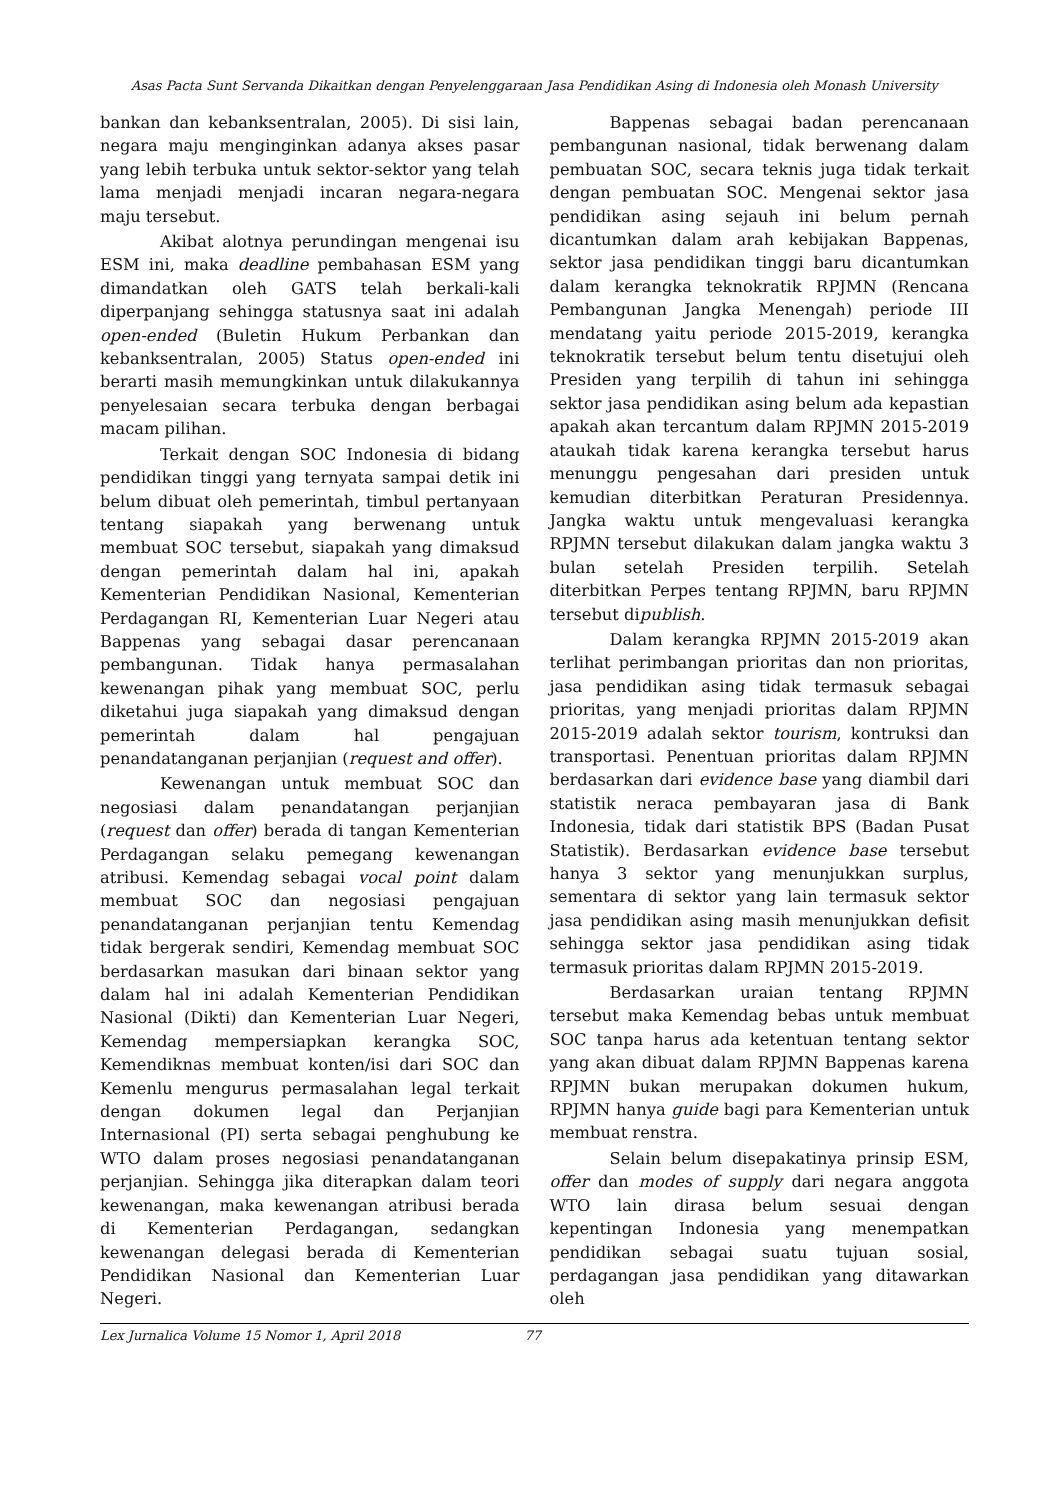Asas Pacta Sunt Servanda Dikaitkan dengan Penyelenggaraan Jasa Pendidikan Asing di Indonesia oleh Monash University
bankan dan kebanksentralan, 2005). Di sisi lain, negara maju menginginkan adanya akses pasar yang lebih terbuka untuk sektor-sektor yang telah lama menjadi menjadi incaran negara-negara maju tersebut.
Akibat alotnya perundingan mengenai isu ESM ini, maka deadline pembahasan ESM yang dimandatkan oleh GATS telah berkali-kali diperpanjang sehingga statusnya saat ini adalah open-ended (Buletin Hukum Perbankan dan kebanksentralan, 2005) Status open-ended ini berarti masih memungkinkan untuk dilakukannya penyelesaian secara terbuka dengan berbagai macam pilihan.
Terkait dengan SOC Indonesia di bidang pendidikan tinggi yang ternyata sampai detik ini belum dibuat oleh pemerintah, timbul pertanyaan tentang siapakah yang berwenang untuk membuat SOC tersebut, siapakah yang dimaksud dengan pemerintah dalam hal ini, apakah Kementerian Pendidikan Nasional, Kementerian Perdagangan RI, Kementerian Luar Negeri atau Bappenas yang sebagai dasar perencanaan pembangunan. Tidak hanya permasalahan kewenangan pihak yang membuat SOC, perlu diketahui juga siapakah yang dimaksud dengan pemerintah dalam hal pengajuan penandatanganan perjanjian (request and offer).
Kewenangan untuk membuat SOC dan negosiasi dalam penandatangan perjanjian (request dan offer) berada di tangan Kementerian Perdagangan selaku pemegang kewenangan atribusi. Kemendag sebagai vocal point dalam membuat SOC dan negosiasi pengajuan penandatanganan perjanjian tentu Kemendag tidak bergerak sendiri, Kemendag membuat SOC berdasarkan masukan dari binaan sektor yang dalam hal ini adalah Kementerian Pendidikan Nasional (Dikti) dan Kementerian Luar Negeri, Kemendag mempersiapkan kerangka SOC, Kemendiknas membuat konten/isi dari SOC dan Kemenlu mengurus permasalahan legal terkait dengan dokumen legal dan Perjanjian Internasional (PI) serta sebagai penghubung ke WTO dalam proses negosiasi penandatanganan perjanjian. Sehingga jika diterapkan dalam teori kewenangan, maka kewenangan atribusi berada di Kementerian Perdagangan, sedangkan kewenangan delegasi berada di Kementerian Pendidikan Nasional dan Kementerian Luar Negeri.
Bappenas sebagai badan perencanaan pembangunan nasional, tidak berwenang dalam pembuatan SOC, secara teknis juga tidak terkait dengan pembuatan SOC. Mengenai sektor jasa pendidikan asing sejauh ini belum pernah dicantumkan dalam arah kebijakan Bappenas, sektor jasa pendidikan tinggi baru dicantumkan dalam kerangka teknokratik RPJMN (Rencana Pembangunan Jangka Menengah) periode III mendatang yaitu periode 2015-2019, kerangka teknokratik tersebut belum tentu disetujui oleh Presiden yang terpilih di tahun ini sehingga sektor jasa pendidikan asing belum ada kepastian apakah akan tercantum dalam RPJMN 2015-2019 ataukah tidak karena kerangka tersebut harus menunggu pengesahan dari presiden untuk kemudian diterbitkan Peraturan Presidennya. Jangka waktu untuk mengevaluasi kerangka RPJMN tersebut dilakukan dalam jangka waktu 3 bulan setelah Presiden terpilih. Setelah diterbitkan Perpes tentang RPJMN, baru RPJMN tersebut dipublish.
Dalam kerangka RPJMN 2015-2019 akan terlihat perimbangan prioritas dan non prioritas, jasa pendidikan asing tidak termasuk sebagai prioritas, yang menjadi prioritas dalam RPJMN 2015-2019 adalah sektor tourism, kontruksi dan transportasi. Penentuan prioritas dalam RPJMN berdasarkan dari evidence base yang diambil dari statistik neraca pembayaran jasa di Bank Indonesia, tidak dari statistik BPS (Badan Pusat Statistik). Berdasarkan evidence base tersebut hanya 3 sektor yang menunjukkan surplus, sementara di sektor yang lain termasuk sektor jasa pendidikan asing masih menunjukkan defisit sehingga sektor jasa pendidikan asing tidak termasuk prioritas dalam RPJMN 2015-2019.
Berdasarkan uraian tentang RPJMN tersebut maka Kemendag bebas untuk membuat SOC tanpa harus ada ketentuan tentang sektor yang akan dibuat dalam RPJMN Bappenas karena RPJMN bukan merupakan dokumen hukum, RPJMN hanya guide bagi para Kementerian untuk membuat renstra.
Selain belum disepakatinya prinsip ESM, offer dan modes of supply dari negara anggota WTO lain dirasa belum sesuai dengan kepentingan Indonesia yang menempatkan pendidikan sebagai suatu tujuan sosial, perdagangan jasa pendidikan yang ditawarkan oleh
Lex Jurnalica Volume 15 Nomor 1, April 2018 77